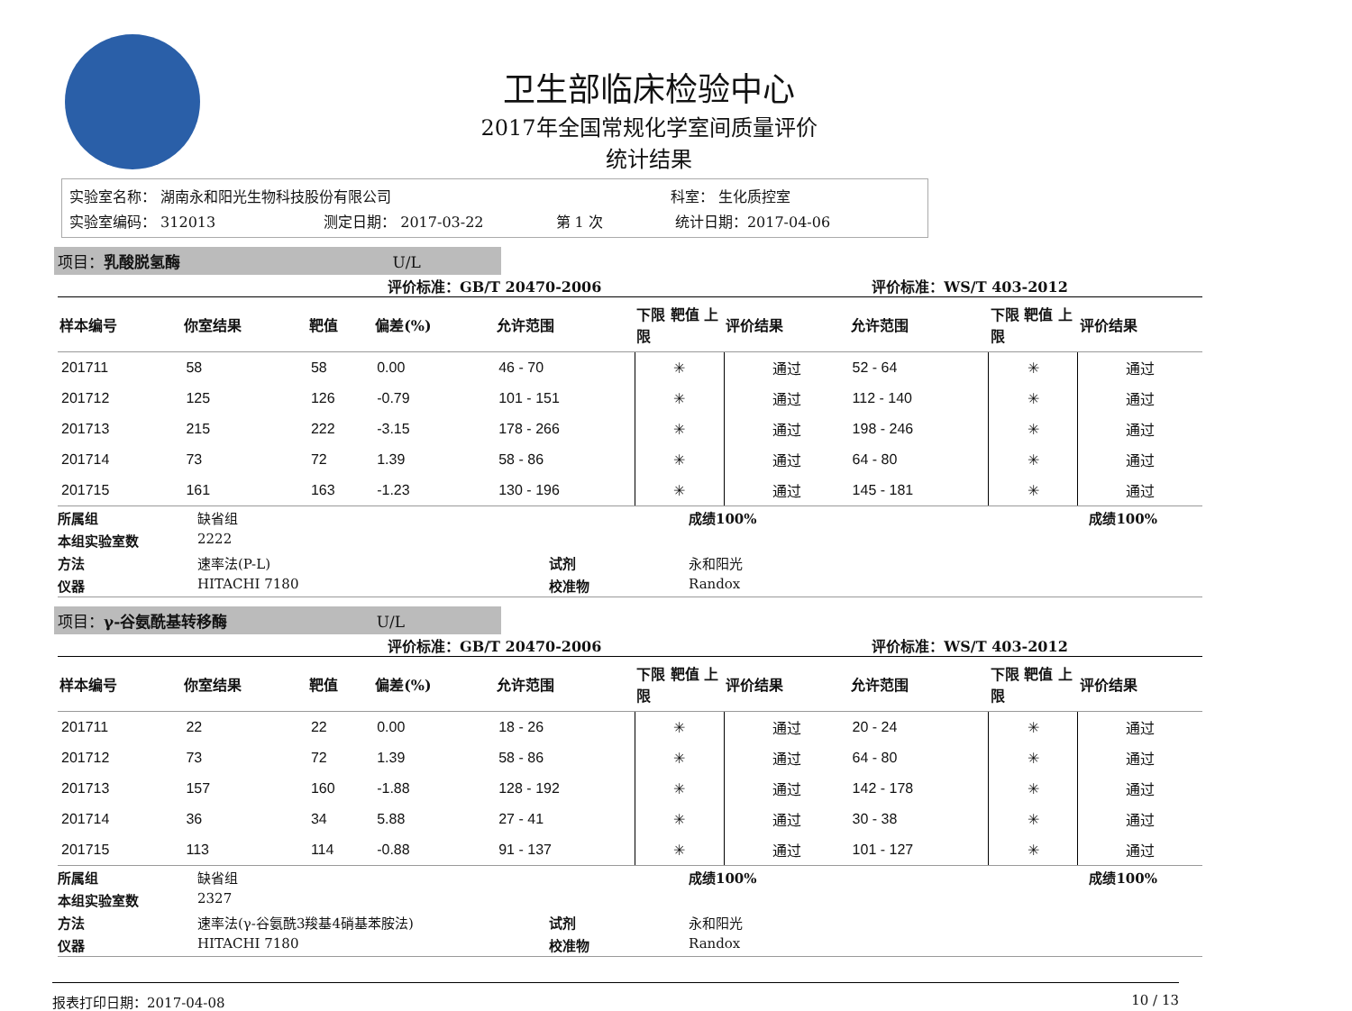卫生部临床检验中心
2017年全国常规化学室间质量评价
统计结果
实验室名称： 湖南永和阳光生物科技股份有限公司 科室： 生化质控室
实验室编码： 312013 测定日期： 2017-03-22 第 1 次 统计日期：2017-04-06
项目：乳酸脱氢酶 U/L
评价标准：GB/T 20470-2006 评价标准：WS/T 403-2012
| 样本编号 | 你室结果 | 靶值 | 偏差(%) | 允许范围 | 下限 靶值 上限 | 评价结果 | 允许范围 | 下限 靶值 上限 | 评价结果 |
| --- | --- | --- | --- | --- | --- | --- | --- | --- | --- |
| 201711 | 58 | 58 | 0.00 | 46 - 70 | ✳ | 通过 | 52 - 64 | ✳ | 通过 |
| 201712 | 125 | 126 | -0.79 | 101 - 151 | ✳ | 通过 | 112 - 140 | ✳ | 通过 |
| 201713 | 215 | 222 | -3.15 | 178 - 266 | ✳ | 通过 | 198 - 246 | ✳ | 通过 |
| 201714 | 73 | 72 | 1.39 | 58 - 86 | ✳ | 通过 | 64 - 80 | ✳ | 通过 |
| 201715 | 161 | 163 | -1.23 | 130 - 196 | ✳ | 通过 | 145 - 181 | ✳ | 通过 |
所属组 缺省组 成绩100% 成绩100%
本组实验室数 2222
方法 速率法(P-L) 试剂 永和阳光
仪器 HITACHI 7180 校准物 Randox
项目：γ-谷氨酰基转移酶 U/L
评价标准：GB/T 20470-2006 评价标准：WS/T 403-2012
| 样本编号 | 你室结果 | 靶值 | 偏差(%) | 允许范围 | 下限 靶值 上限 | 评价结果 | 允许范围 | 下限 靶值 上限 | 评价结果 |
| --- | --- | --- | --- | --- | --- | --- | --- | --- | --- |
| 201711 | 22 | 22 | 0.00 | 18 - 26 | ✳ | 通过 | 20 - 24 | ✳ | 通过 |
| 201712 | 73 | 72 | 1.39 | 58 - 86 | ✳ | 通过 | 64 - 80 | ✳ | 通过 |
| 201713 | 157 | 160 | -1.88 | 128 - 192 | ✳ | 通过 | 142 - 178 | ✳ | 通过 |
| 201714 | 36 | 34 | 5.88 | 27 - 41 | ✳ | 通过 | 30 - 38 | ✳ | 通过 |
| 201715 | 113 | 114 | -0.88 | 91 - 137 | ✳ | 通过 | 101 - 127 | ✳ | 通过 |
所属组 缺省组 成绩100% 成绩100%
本组实验室数 2327
方法 速率法(γ-谷氨酰3羧基4硝基苯胺法) 试剂 永和阳光
仪器 HITACHI 7180 校准物 Randox
报表打印日期：2017-04-08 10 / 13